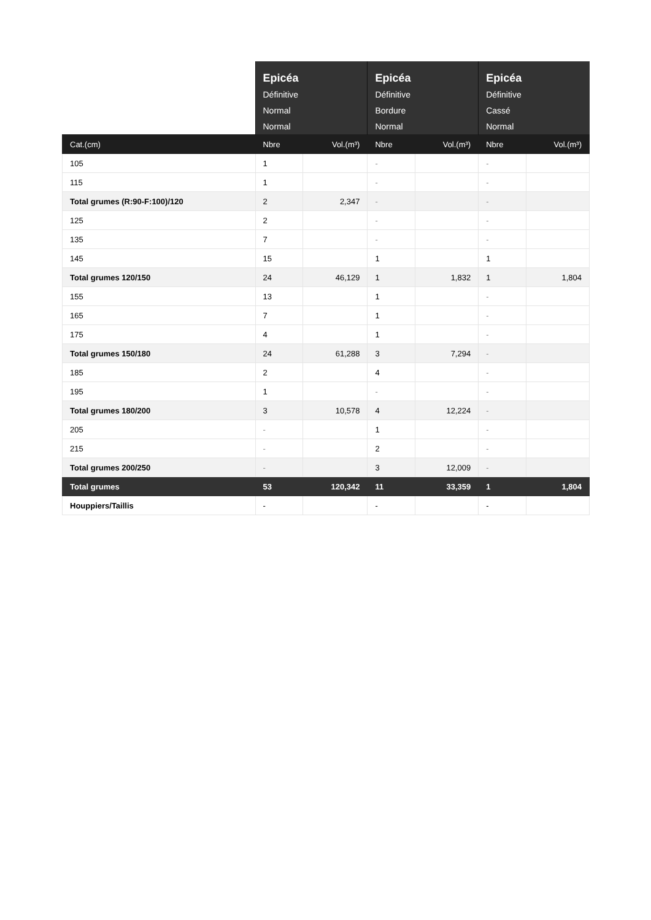| | Epicéa Définitive Normal Normal | | Epicéa Définitive Bordure Normal | | Epicéa Définitive Cassé Normal | |
| --- | --- | --- | --- | --- | --- | --- |
| Cat.(cm) | Nbre | Vol.(m³) | Nbre | Vol.(m³) | Nbre | Vol.(m³) |
| 105 | 1 | | - | | - | |
| 115 | 1 | | - | | - | |
| Total grumes (R:90-F:100)/120 | 2 | 2,347 | - | | - | |
| 125 | 2 | | - | | - | |
| 135 | 7 | | - | | - | |
| 145 | 15 | | 1 | | 1 | |
| Total grumes 120/150 | 24 | 46,129 | 1 | 1,832 | 1 | 1,804 |
| 155 | 13 | | 1 | | - | |
| 165 | 7 | | 1 | | - | |
| 175 | 4 | | 1 | | - | |
| Total grumes 150/180 | 24 | 61,288 | 3 | 7,294 | - | |
| 185 | 2 | | 4 | | - | |
| 195 | 1 | | - | | - | |
| Total grumes 180/200 | 3 | 10,578 | 4 | 12,224 | - | |
| 205 | - | | 1 | | - | |
| 215 | - | | 2 | | - | |
| Total grumes 200/250 | - | | 3 | 12,009 | - | |
| Total grumes | 53 | 120,342 | 11 | 33,359 | 1 | 1,804 |
| Houppiers/Taillis | - | | - | | - | |